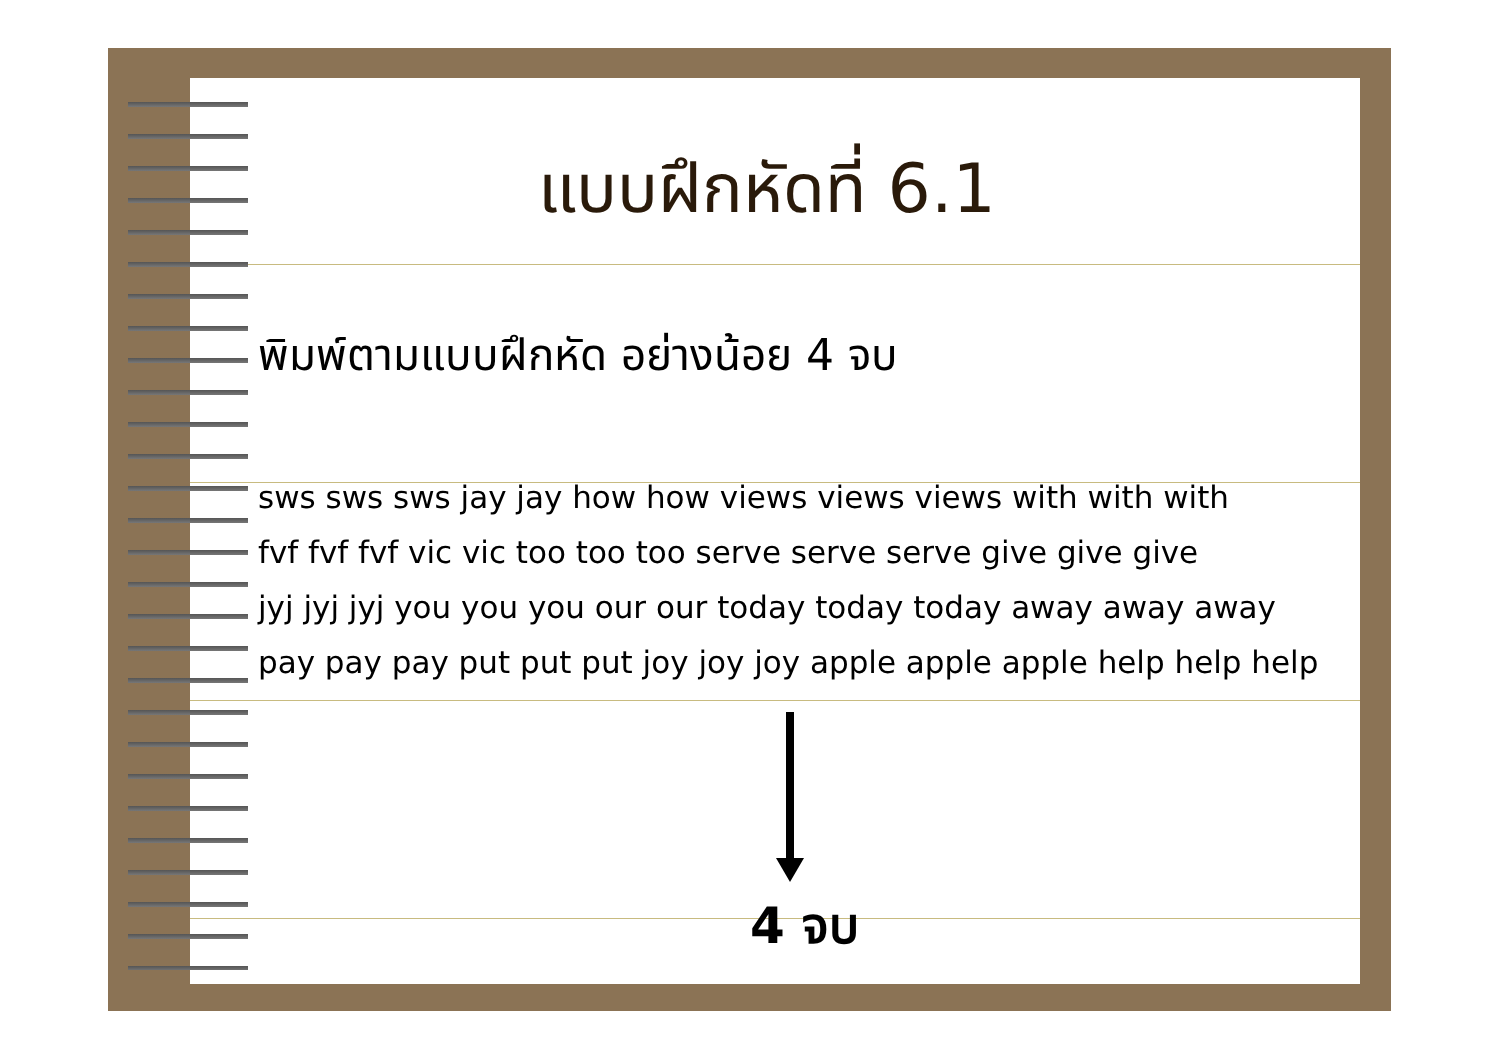แบบฝึกหัดที่ 6.1
พิมพ์ตามแบบฝึกหัด อย่างน้อย 4 จบ
sws sws sws jay jay how how views views views with with with
fvf fvf fvf vic vic too too too serve serve serve give give give
jyj jyj jyj you you you our our today today today away away away
pay pay pay put put put joy joy joy apple apple apple help help help
4 จบ